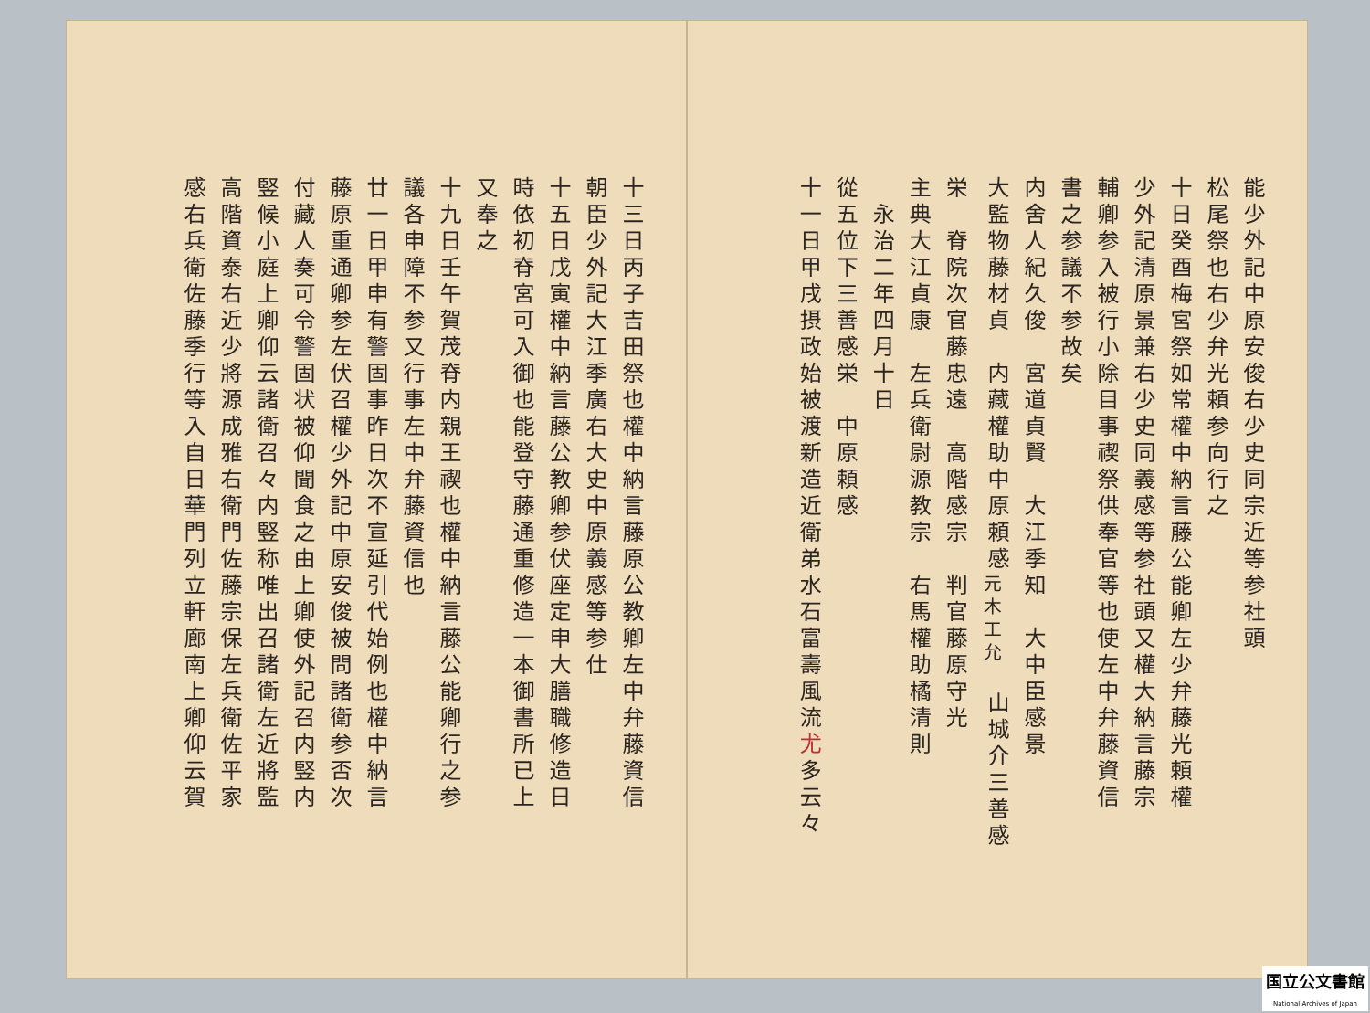十三日丙子吉田祭也權中納言藤原公教卿左中弁藤資信
朝臣少外記大江季廣右大史中原義感等参仕
十五日戊寅權中納言藤公教卿参伏座定申大膳職修造日
時依初脊宮可入御也能登守藤通重修造一本御書所已上
又奉之
十九日壬午賀茂脊内親王禊也權中納言藤公能卿行之参
議各申障不参又行事左中弁藤資信也
廿一日甲申有警固事昨日次不宣延引代始例也權中納言
藤原重通卿参左伏召權少外記中原安俊被問諸衛参否次
付藏人奏可令警固状被仰聞食之由上卿使外記召内竪内
竪候小庭上卿仰云諸衛召々内竪称唯出召諸衛左近將監
高階資泰右近少將源成雅右衛門佐藤宗保左兵衛佐平家
感右兵衛佐藤季行等入自日華門列立軒廊南上卿仰云賀
能少外記中原安俊右少史同宗近等参社頭
松尾祭也右少弁光頼参向行之
十日癸酉梅宮祭如常權中納言藤公能卿左少弁藤光頼權
少外記清原景兼右少史同義感等参社頭又權大納言藤宗
輔卿参入被行小除目事禊祭供奉官等也使左中弁藤資信
書之参議不参故矣
内舍人紀久俊　宮道貞賢　大江季知　大中臣感景
大監物藤材貞　内藏權助中原頼感<sub>元木工允</sub>　山城介三善感
栄　脊院次官藤忠遠　高階感宗　判官藤原守光
主典大江貞康　左兵衛尉源教宗　右馬權助橘清則
　永治二年四月十日
從五位下三善感栄　中原頼感
十一日甲戌摂政始被渡新造近衛弟水石富壽風流尤多云々
国立公文書館
National Archives of Japan